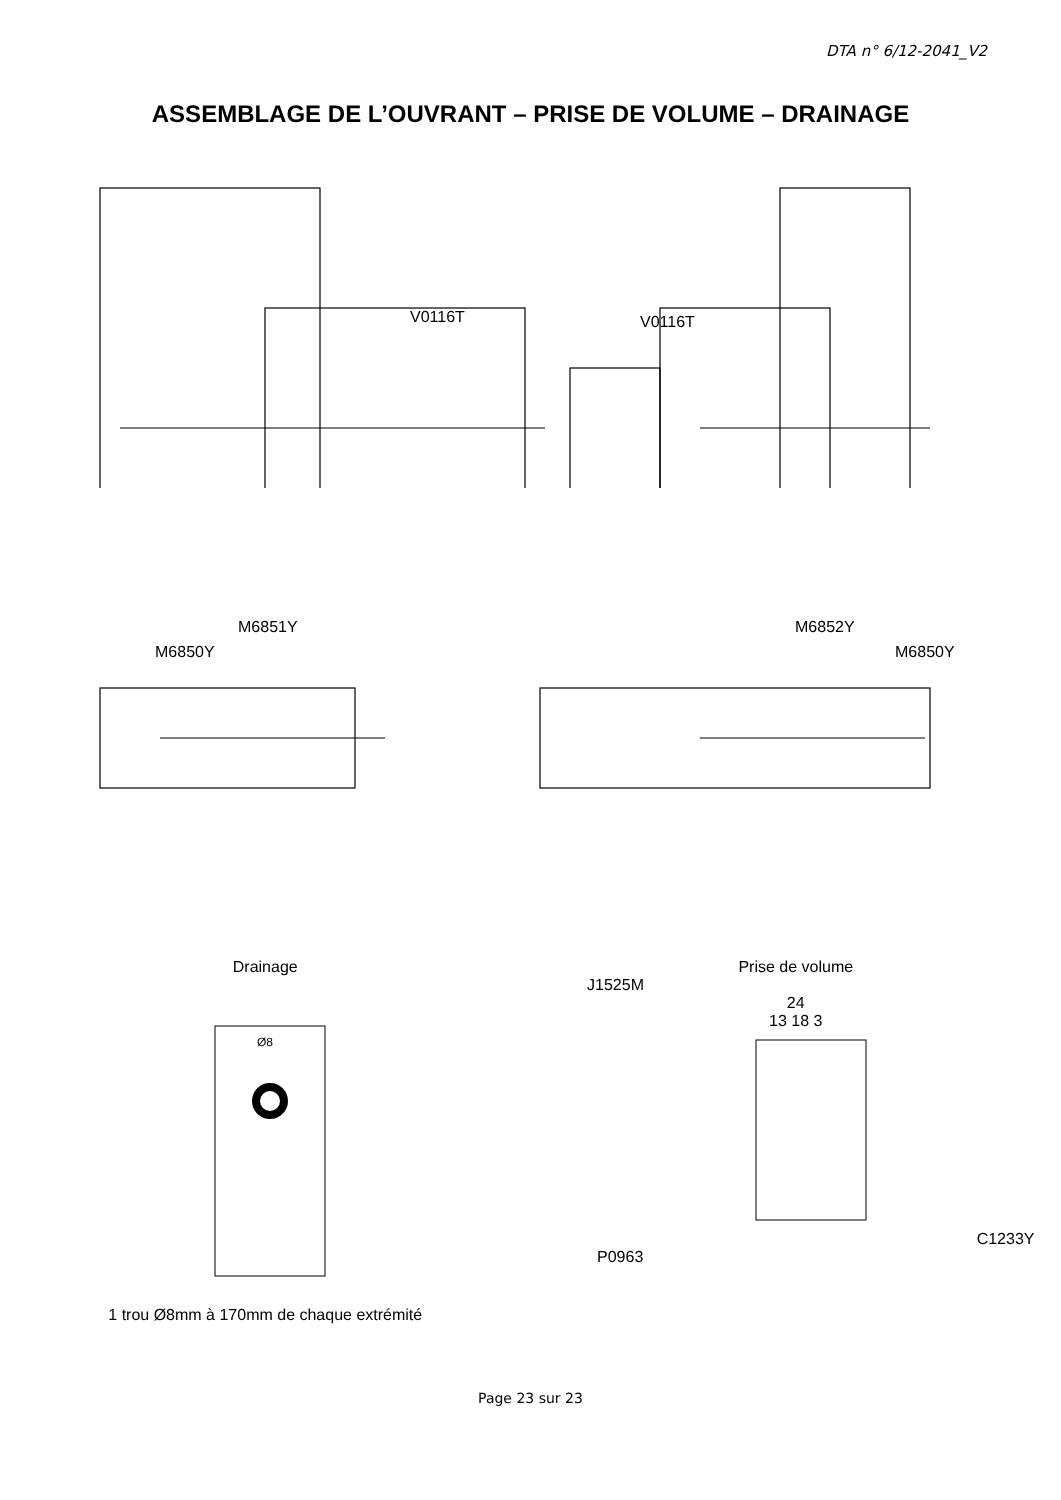DTA n° 6/12-2041_V2
ASSEMBLAGE DE L’OUVRANT – PRISE DE VOLUME – DRAINAGE
V0116T V0116T
M6851Y M6852Y
M6850Y M6850Y
Drainage
Ø8
1 trou Ø8mm à 170mm de chaque extrémité
Prise de volume
J1525M
24
13 18 3
C1233Y
P0963
Page 23 sur 23